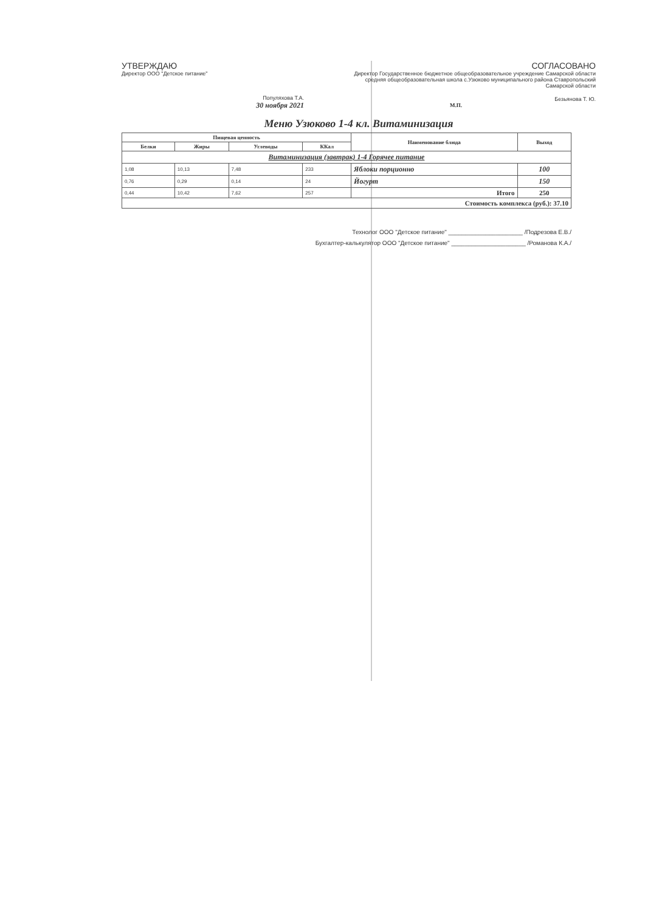УТВЕРЖДАЮ
Директор ООО "Детское питание"
Популяхова Т.А.
30 ноября 2021
СОГЛАСОВАНО
Директор Государственное бюджетное общеобразовательное учреждение Самарской области средняя общеобразовательная школа с.Узюково муниципального района Ставропольский Самарской области
Безьянова Т. Ю.
М.П.
Меню Узюково 1-4 кл. Витаминизация
| Пищевая ценность | | | | Наименование блюда | Выход |
| --- | --- | --- | --- | --- | --- |
| Белки | Жиры | Углеводы | ККал | | |
| Витаминизация (завтрак) 1-4 Горячее питание | | | | | |
| 1,08 | 10,13 | 7,48 | 233 | Яблоки порционно | 100 |
| 0,76 | 0,29 | 0,14 | 24 | Йогурт | 150 |
| 0,44 | 10,42 | 7,62 | 257 | Итого | 250 |
| Стоимость комплекса (руб.): 37.10 | | | | | |
Технолог ООО "Детское питание" ______________________ /Подрезова Е.В./
Бухгалтер-калькулятор ООО "Детское питание" ______________________ /Романова К.А./